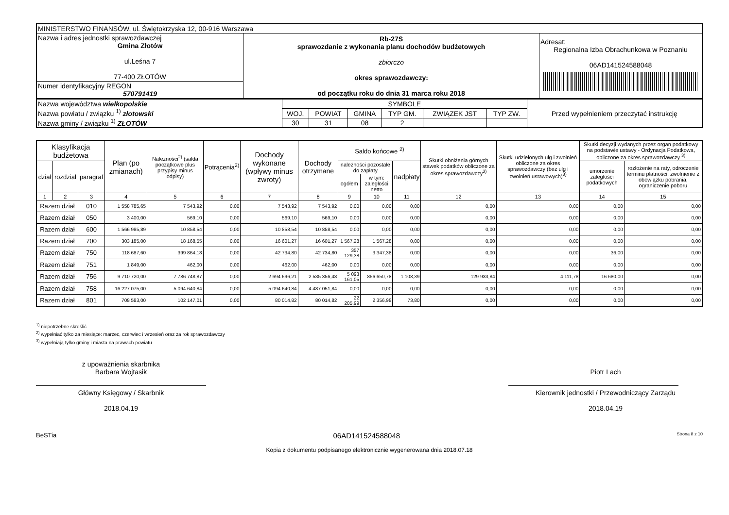| MINISTERSTWO FINANSÓW, ul. Świętokrzyska 12, 00-916 Warszawa | | |
| Nazwa i adres jednostki sprawozdawczej Gmina Złotów ul.Leśna 7 77-400 ZŁOTÓW | Rb-27S sprawozdanie z wykonania planu dochodów budżetowych zbiorczo okres sprawozdawczy: od początku roku do dnia 31 marca roku 2018 | Adresat: Regionalna Izba Obrachunkowa w Poznaniu 06AD141524588048 |
| Numer identyfikacyjny REGON 570791419 | | |
| Nazwa województwa wielkopolskie Nazwa powiatu / związku <sup>1)</sup> złotowski Nazwa gminy / związku <sup>1)</sup> ZŁOTÓW | SYMBOLE | | | | | | Przed wypełnieniem przeczytać instrukcję |
| | WOJ. | POWIAT | GMINA | TYP GM. | ZWIĄZEK JST | TYP ZW. | |
| | 30 | 31 | 08 | 2 | | | |
| Klasyfikacja budżetowa | | | Plan (po zmianach) | Należności<sup>2)</sup> (salda początkowe plus przypisy minus odpisy) | Potrącenia<sup>2)</sup> | Dochody wykonane (wpływy minus zwroty) | Dochody otrzymane | Saldo końcowe <sup>2)</sup> | | | Skutki obniżenia górnych stawek podatków obliczone za okres sprawozdawczy<sup>3)</sup> | Skutki udzielonych ulg i zwolnień obliczone za okres sprawozdawczy (bez ulg i zwolnień ustawowych)<sup>3)</sup> | Skutki decyzji wydanych przez organ podatkowy na podstawie ustawy - Ordynacja Podatkowa, obliczone za okres sprawozdawczy <sup>3)</sup> | |
| --- | --- | --- | --- | --- | --- | --- | --- | --- | --- | --- | --- | --- | --- | --- |
| dział | rozdział | paragraf | | | | | | należności pozostałe do zapłaty | | nadpłaty | | | umorzenie zaległości podatkowych | rozłożenie na raty, odroczenie terminu płatności, zwolnienie z obowiązku pobrania, ograniczenie poboru |
| | | | | | | | | ogółem | w tym: zaległości netto | | | | | |
| 1 | 2 | 3 | 4 | 5 | 6 | 7 | 8 | 9 | 10 | 11 | 12 | 13 | 14 | 15 |
| Razem dział | | 010 | 1 558 785,65 | 7 543,92 | 0,00 | 7 543,92 | 7 543,92 | 0,00 | 0,00 | 0,00 | 0,00 | 0,00 | 0,00 | 0,00 |
| Razem dział | | 050 | 3 400,00 | 569,10 | 0,00 | 569,10 | 569,10 | 0,00 | 0,00 | 0,00 | 0,00 | 0,00 | 0,00 | 0,00 |
| Razem dział | | 600 | 1 566 985,89 | 10 858,54 | 0,00 | 10 858,54 | 10 858,54 | 0,00 | 0,00 | 0,00 | 0,00 | 0,00 | 0,00 | 0,00 |
| Razem dział | | 700 | 303 185,00 | 18 168,55 | 0,00 | 16 601,27 | 16 601,27 | 1 567,28 | 1 567,28 | 0,00 | 0,00 | 0,00 | 0,00 | 0,00 |
| Razem dział | | 750 | 118 687,60 | 399 864,18 | 0,00 | 42 734,80 | 42 734,80 | 357 129,38 | 3 347,38 | 0,00 | 0,00 | 0,00 | 36,00 | 0,00 |
| Razem dział | | 751 | 1 849,00 | 462,00 | 0,00 | 462,00 | 462,00 | 0,00 | 0,00 | 0,00 | 0,00 | 0,00 | 0,00 | 0,00 |
| Razem dział | | 756 | 9 710 720,00 | 7 786 748,87 | 0,00 | 2 694 696,21 | 2 535 356,48 | 5 093 161,05 | 856 650,78 | 1 108,39 | 129 933,84 | 4 111,78 | 16 680,00 | 0,00 |
| Razem dział | | 758 | 16 227 075,00 | 5 094 640,84 | 0,00 | 5 094 640,84 | 4 487 051,84 | 0,00 | 0,00 | 0,00 | 0,00 | 0,00 | 0,00 | 0,00 |
| Razem dział | | 801 | 708 583,00 | 102 147,01 | 0,00 | 80 014,82 | 80 014,82 | 22 205,99 | 2 356,98 | 73,80 | 0,00 | 0,00 | 0,00 | 0,00 |
<sup>1)</sup> niepotrzebne skreślić
<sup>2)</sup> wypełniać tylko za miesiące: marzec, czerwiec i wrzesień oraz za rok sprawozdawczy
<sup>3)</sup> wypełniają tylko gminy i miasta na prawach powiatu
z upoważnienia skarbnika
Barbara Wojtasik
Główny Księgowy / Skarbnik
2018.04.19
Piotr Lach
Kierownik jednostki / Przewodniczący Zarządu
2018.04.19
BeSTia 06AD141524588048 Strona 8 z 10
Kopia z dokumentu podpisanego elektronicznie wygenerowana dnia 2018.07.18